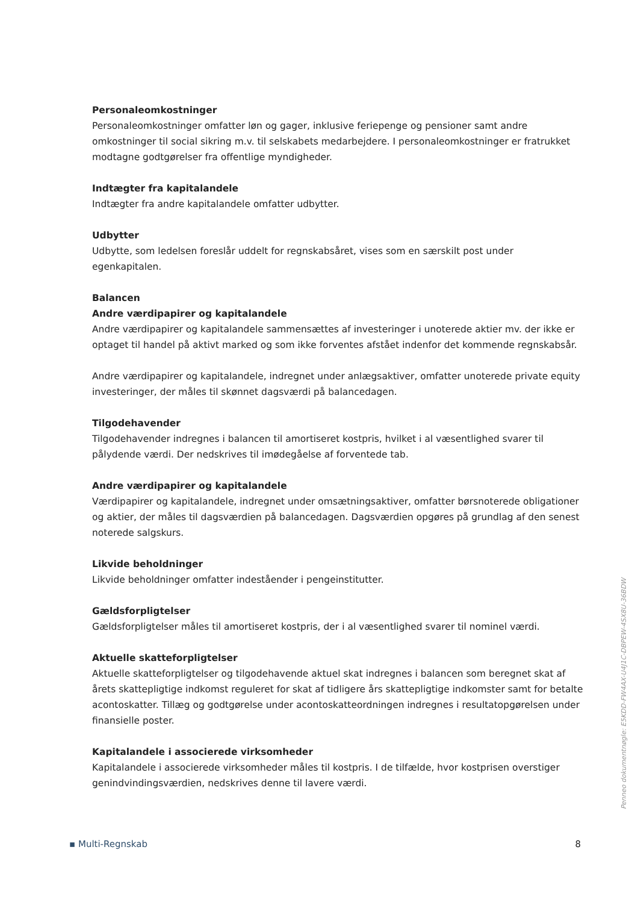Personaleomkostninger
Personaleomkostninger omfatter løn og gager, inklusive feriepenge og pensioner samt andre omkostninger til social sikring m.v. til selskabets medarbejdere. I personaleomkostninger er fratrukket modtagne godtgørelser fra offentlige myndigheder.
Indtægter fra kapitalandele
Indtægter fra andre kapitalandele omfatter udbytter.
Udbytter
Udbytte, som ledelsen foreslår uddelt for regnskabsåret, vises som en særskilt post under egenkapitalen.
Balancen
Andre værdipapirer og kapitalandele
Andre værdipapirer og kapitalandele sammensættes af investeringer i unoterede aktier mv. der ikke er optaget til handel på aktivt marked og som ikke forventes afstået indenfor det kommende regnskabsår.
Andre værdipapirer og kapitalandele, indregnet under anlægsaktiver, omfatter unoterede private equity investeringer, der måles til skønnet dagsværdi på balancedagen.
Tilgodehavender
Tilgodehavender indregnes i balancen til amortiseret kostpris, hvilket i al væsentlighed svarer til pålydende værdi. Der nedskrives til imødegåelse af forventede tab.
Andre værdipapirer og kapitalandele
Værdipapirer og kapitalandele, indregnet under omsætningsaktiver, omfatter børsnoterede obligationer og aktier, der måles til dagsværdien på balancedagen. Dagsværdien opgøres på grundlag af den senest noterede salgskurs.
Likvide beholdninger
Likvide beholdninger omfatter indeståender i pengeinstitutter.
Gældsforpligtelser
Gældsforpligtelser måles til amortiseret kostpris, der i al væsentlighed svarer til nominel værdi.
Aktuelle skatteforpligtelser
Aktuelle skatteforpligtelser og tilgodehavende aktuel skat indregnes i balancen som beregnet skat af årets skattepligtige indkomst reguleret for skat af tidligere års skattepligtige indkomster samt for betalte acontoskatter. Tillæg og godtgørelse under acontoskatteordningen indregnes i resultatopgørelsen under finansielle poster.
Kapitalandele i associerede virksomheder
Kapitalandele i associerede virksomheder måles til kostpris. I de tilfælde, hvor kostprisen overstiger genindvindingsværdien, nedskrives denne til lavere værdi.
Penneo dokumentnøgle: E5KDD-FW4AX-U4J1C-DBPEW-4SX8U-36BDW
▪ Multi-Regnskab 8